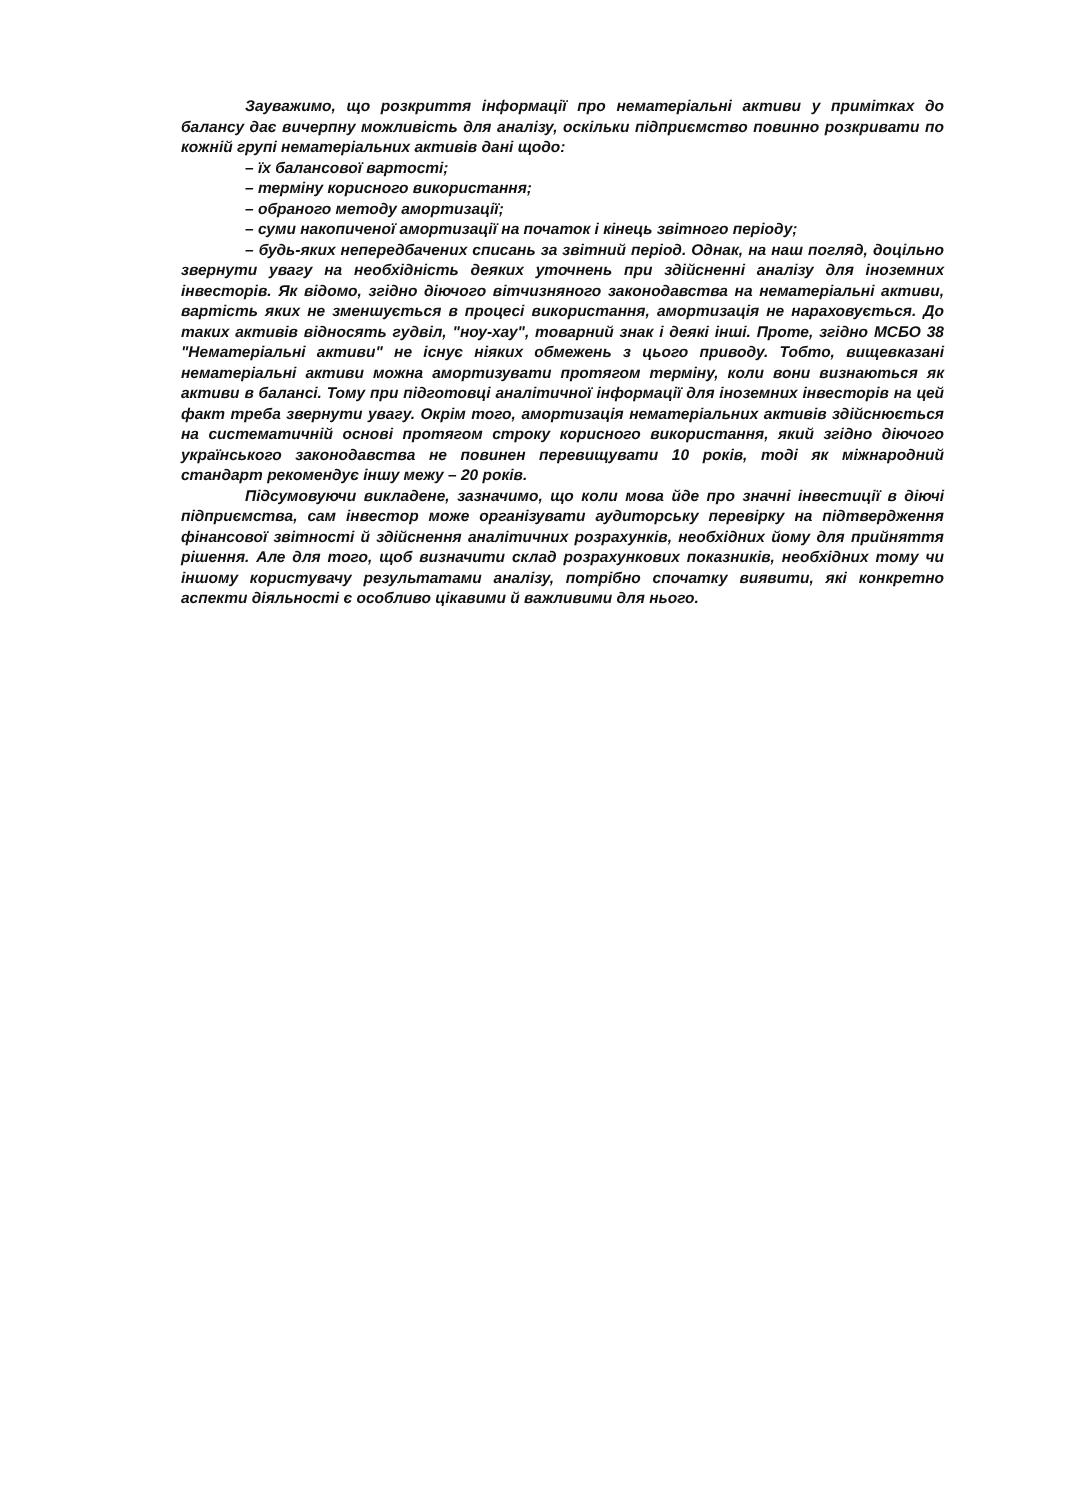Зауважимо, що розкриття інформації про нематеріальні активи у примітках до балансу дає вичерпну можливість для аналізу, оскільки підприємство повинно розкривати по кожній групі нематеріальних активів дані щодо:
– їх балансової вартості;
– терміну корисного використання;
– обраного методу амортизації;
– суми накопиченої амортизації на початок і кінець звітного періоду;
– будь-яких непередбачених списань за звітний період. Однак, на наш погляд, доцільно звернути увагу на необхідність деяких уточнень при здійсненні аналізу для іноземних інвесторів. Як відомо, згідно діючого вітчизняного законодавства на нематеріальні активи, вартість яких не зменшується в процесі використання, амортизація не нараховується. До таких активів відносять гудвіл, "ноу-хау", товарний знак і деякі інші. Проте, згідно МСБО 38 "Нематеріальні активи" не існує ніяких обмежень з цього приводу. Тобто, вищевказані нематеріальні активи можна амортизувати протягом терміну, коли вони визнаються як активи в балансі. Тому при підготовці аналітичної інформації для іноземних інвесторів на цей факт треба звернути увагу. Окрім того, амортизація нематеріальних активів здійснюється на систематичній основі протягом строку корисного використання, який згідно діючого українського законодавства не повинен перевищувати 10 років, тоді як міжнародний стандарт рекомендує іншу межу – 20 років.
Підсумовуючи викладене, зазначимо, що коли мова йде про значні інвестиції в діючі підприємства, сам інвестор може організувати аудиторську перевірку на підтвердження фінансової звітності й здійснення аналітичних розрахунків, необхідних йому для прийняття рішення. Але для того, щоб визначити склад розрахункових показників, необхідних тому чи іншому користувачу результатами аналізу, потрібно спочатку виявити, які конкретно аспекти діяльності є особливо цікавими й важливими для нього.